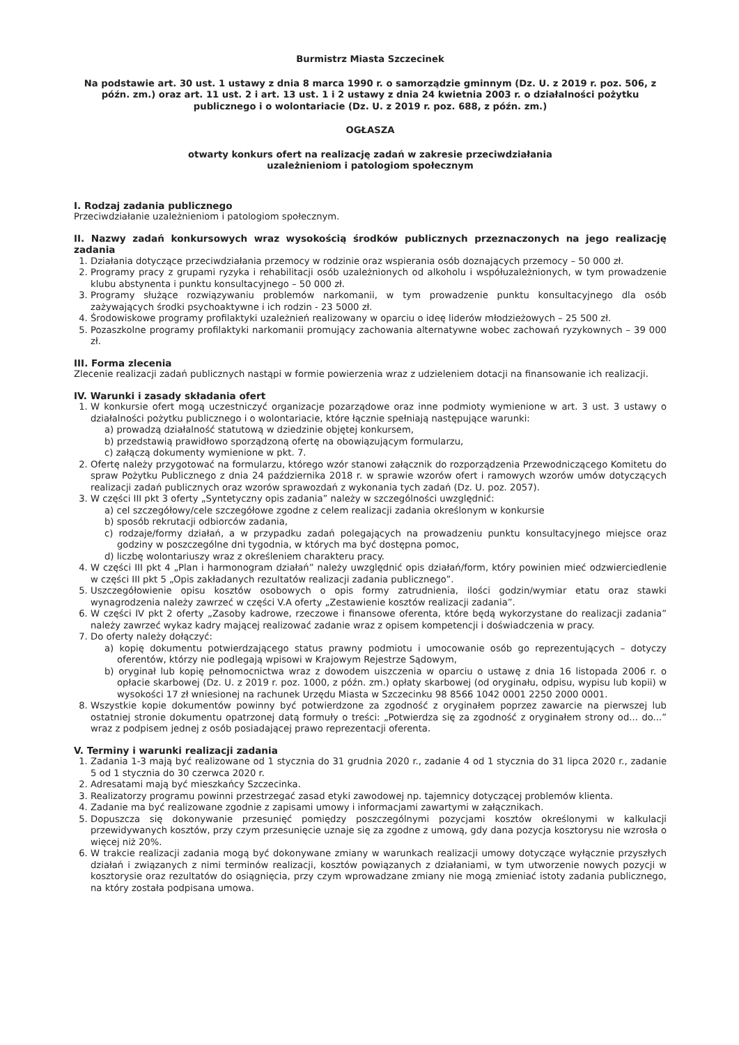Burmistrz Miasta Szczecinek
Na podstawie art. 30 ust. 1 ustawy z dnia 8 marca 1990 r. o samorządzie gminnym (Dz. U. z 2019 r. poz. 506, z późn. zm.) oraz art. 11 ust. 2 i art. 13 ust. 1 i 2 ustawy z dnia 24 kwietnia 2003 r. o działalności pożytku publicznego i o wolontariacie (Dz. U. z 2019 r. poz. 688, z późn. zm.)
OGŁASZA
otwarty konkurs ofert na realizację zadań w zakresie przeciwdziałania
uzależnieniom i patologiom społecznym
I. Rodzaj zadania publicznego
Przeciwdziałanie uzależnieniom i patologiom społecznym.
II. Nazwy zadań konkursowych wraz wysokością środków publicznych przeznaczonych na jego realizację zadania
1. Działania dotyczące przeciwdziałania przemocy w rodzinie oraz wspierania osób doznających przemocy – 50 000 zł.
2. Programy pracy z grupami ryzyka i rehabilitacji osób uzależnionych od alkoholu i współuzależnionych, w tym prowadzenie klubu abstynenta i punktu konsultacyjnego – 50 000 zł.
3. Programy służące rozwiązywaniu problemów narkomanii, w tym prowadzenie punktu konsultacyjnego dla osób zażywających środki psychoaktywne i ich rodzin - 23 5000 zł.
4. Środowiskowe programy profilaktyki uzależnień realizowany w oparciu o ideę liderów młodzieżowych – 25 500 zł.
5. Pozaszkolne programy profilaktyki narkomanii promujący zachowania alternatywne wobec zachowań ryzykownych – 39 000 zł.
III. Forma zlecenia
Zlecenie realizacji zadań publicznych nastąpi w formie powierzenia wraz z udzieleniem dotacji na finansowanie ich realizacji.
IV. Warunki i zasady składania ofert
1. W konkursie ofert mogą uczestniczyć organizacje pozarządowe oraz inne podmioty wymienione w art. 3 ust. 3 ustawy o działalności pożytku publicznego i o wolontariacie, które łącznie spełniają następujące warunki:
a) prowadzą działalność statutową w dziedzinie objętej konkursem,
b) przedstawią prawidłowo sporządzoną ofertę na obowiązującym formularzu,
c) załączą dokumenty wymienione w pkt. 7.
2. Ofertę należy przygotować na formularzu, którego wzór stanowi załącznik do rozporządzenia Przewodniczącego Komitetu do spraw Pożytku Publicznego z dnia 24 października 2018 r. w sprawie wzorów ofert i ramowych wzorów umów dotyczących realizacji zadań publicznych oraz wzorów sprawozdań z wykonania tych zadań (Dz. U. poz. 2057).
3. W części III pkt 3 oferty „Syntetyczny opis zadania” należy w szczególności uwzględnić:
a) cel szczegółowy/cele szczegółowe zgodne z celem realizacji zadania określonym w konkursie
b) sposób rekrutacji odbiorców zadania,
c) rodzaje/formy działań, a w przypadku zadań polegających na prowadzeniu punktu konsultacyjnego miejsce oraz godziny w poszczególne dni tygodnia, w których ma być dostępna pomoc,
d) liczbę wolontariuszy wraz z określeniem charakteru pracy.
4. W części III pkt 4 „Plan i harmonogram działań” należy uwzględnić opis działań/form, który powinien mieć odzwierciedlenie w części III pkt 5 „Opis zakładanych rezultatów realizacji zadania publicznego”.
5. Uszczegółowienie opisu kosztów osobowych o opis formy zatrudnienia, ilości godzin/wymiar etatu oraz stawki wynagrodzenia należy zawrzeć w części V.A oferty „Zestawienie kosztów realizacji zadania”.
6. W części IV pkt 2 oferty „Zasoby kadrowe, rzeczowe i finansowe oferenta, które będą wykorzystane do realizacji zadania” należy zawrzeć wykaz kadry mającej realizować zadanie wraz z opisem kompetencji i doświadczenia w pracy.
7. Do oferty należy dołączyć:
a) kopię dokumentu potwierdzającego status prawny podmiotu i umocowanie osób go reprezentujących – dotyczy oferentów, którzy nie podlegają wpisowi w Krajowym Rejestrze Sądowym,
b) oryginał lub kopię pełnomocnictwa wraz z dowodem uiszczenia w oparciu o ustawę z dnia 16 listopada 2006 r. o opłacie skarbowej (Dz. U. z 2019 r. poz. 1000, z późn. zm.) opłaty skarbowej (od oryginału, odpisu, wypisu lub kopii) w wysokości 17 zł wniesionej na rachunek Urzędu Miasta w Szczecinku 98 8566 1042 0001 2250 2000 0001.
8. Wszystkie kopie dokumentów powinny być potwierdzone za zgodność z oryginałem poprzez zawarcie na pierwszej lub ostatniej stronie dokumentu opatrzonej datą formuły o treści: „Potwierdza się za zgodność z oryginałem strony od... do...” wraz z podpisem jednej z osób posiadającej prawo reprezentacji oferenta.
V. Terminy i warunki realizacji zadania
1. Zadania 1-3 mają być realizowane od 1 stycznia do 31 grudnia 2020 r., zadanie 4 od 1 stycznia do 31 lipca 2020 r., zadanie 5 od 1 stycznia do 30 czerwca 2020 r.
2. Adresatami mają być mieszkańcy Szczecinka.
3. Realizatorzy programu powinni przestrzegać zasad etyki zawodowej np. tajemnicy dotyczącej problemów klienta.
4. Zadanie ma być realizowane zgodnie z zapisami umowy i informacjami zawartymi w załącznikach.
5. Dopuszcza się dokonywanie przesunięć pomiędzy poszczególnymi pozycjami kosztów określonymi w kalkulacji przewidywanych kosztów, przy czym przesunięcie uznaje się za zgodne z umową, gdy dana pozycja kosztorysu nie wzrosła o więcej niż 20%.
6. W trakcie realizacji zadania mogą być dokonywane zmiany w warunkach realizacji umowy dotyczące wyłącznie przyszłych działań i związanych z nimi terminów realizacji, kosztów powiązanych z działaniami, w tym utworzenie nowych pozycji w kosztorysie oraz rezultatów do osiągnięcia, przy czym wprowadzane zmiany nie mogą zmieniać istoty zadania publicznego, na który została podpisana umowa.